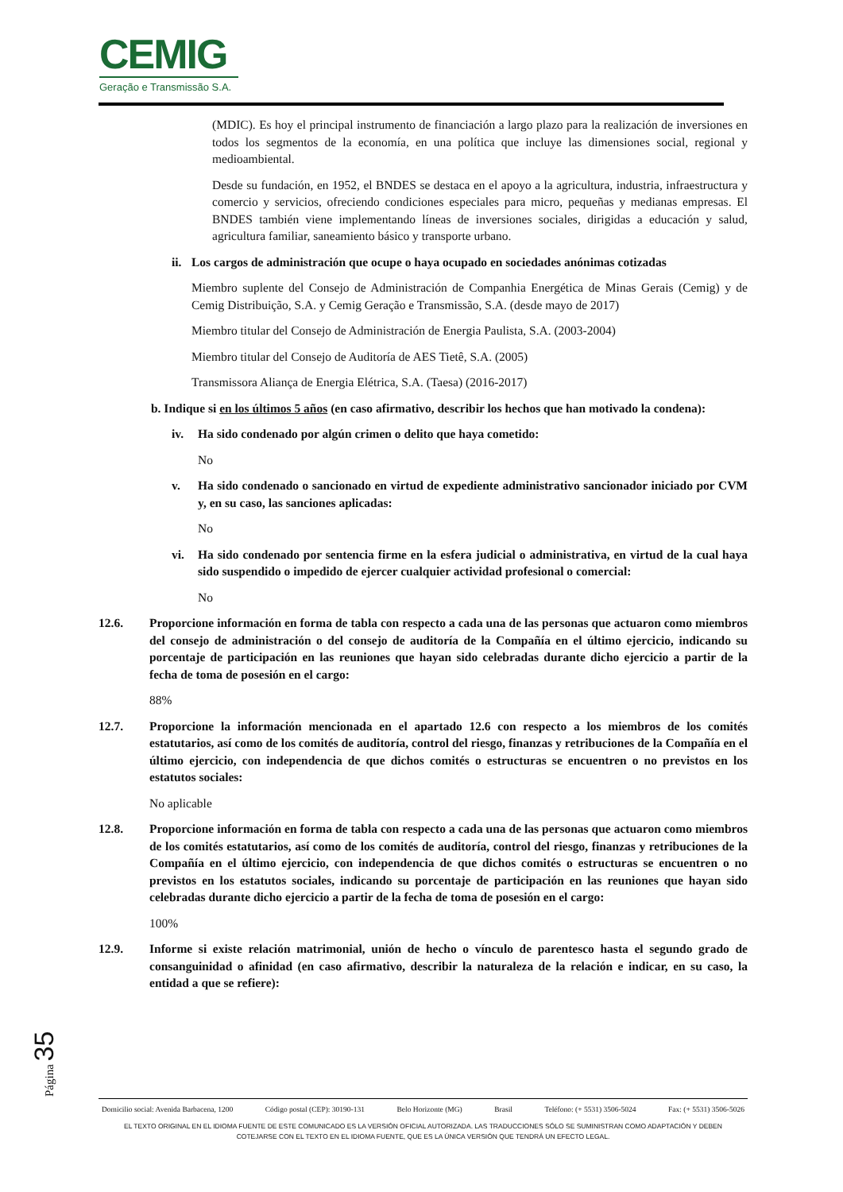CEMIG
Geração e Transmissão S.A.
(MDIC). Es hoy el principal instrumento de financiación a largo plazo para la realización de inversiones en todos los segmentos de la economía, en una política que incluye las dimensiones social, regional y medioambiental.
Desde su fundación, en 1952, el BNDES se destaca en el apoyo a la agricultura, industria, infraestructura y comercio y servicios, ofreciendo condiciones especiales para micro, pequeñas y medianas empresas. El BNDES también viene implementando líneas de inversiones sociales, dirigidas a educación y salud, agricultura familiar, saneamiento básico y transporte urbano.
ii. Los cargos de administración que ocupe o haya ocupado en sociedades anónimas cotizadas
Miembro suplente del Consejo de Administración de Companhia Energética de Minas Gerais (Cemig) y de Cemig Distribuição, S.A. y Cemig Geração e Transmissão, S.A. (desde mayo de 2017)
Miembro titular del Consejo de Administración de Energia Paulista, S.A. (2003-2004)
Miembro titular del Consejo de Auditoría de AES Tietê, S.A. (2005)
Transmissora Aliança de Energia Elétrica, S.A. (Taesa) (2016-2017)
b. Indique si en los últimos 5 años (en caso afirmativo, describir los hechos que han motivado la condena):
iv. Ha sido condenado por algún crimen o delito que haya cometido:
No
v. Ha sido condenado o sancionado en virtud de expediente administrativo sancionador iniciado por CVM y, en su caso, las sanciones aplicadas:
No
vi. Ha sido condenado por sentencia firme en la esfera judicial o administrativa, en virtud de la cual haya sido suspendido o impedido de ejercer cualquier actividad profesional o comercial:
No
12.6. Proporcione información en forma de tabla con respecto a cada una de las personas que actuaron como miembros del consejo de administración o del consejo de auditoría de la Compañía en el último ejercicio, indicando su porcentaje de participación en las reuniones que hayan sido celebradas durante dicho ejercicio a partir de la fecha de toma de posesión en el cargo:
88%
12.7. Proporcione la información mencionada en el apartado 12.6 con respecto a los miembros de los comités estatutarios, así como de los comités de auditoría, control del riesgo, finanzas y retribuciones de la Compañía en el último ejercicio, con independencia de que dichos comités o estructuras se encuentren o no previstos en los estatutos sociales:
No aplicable
12.8. Proporcione información en forma de tabla con respecto a cada una de las personas que actuaron como miembros de los comités estatutarios, así como de los comités de auditoría, control del riesgo, finanzas y retribuciones de la Compañía en el último ejercicio, con independencia de que dichos comités o estructuras se encuentren o no previstos en los estatutos sociales, indicando su porcentaje de participación en las reuniones que hayan sido celebradas durante dicho ejercicio a partir de la fecha de toma de posesión en el cargo:
100%
12.9. Informe si existe relación matrimonial, unión de hecho o vínculo de parentesco hasta el segundo grado de consanguinidad o afinidad (en caso afirmativo, describir la naturaleza de la relación e indicar, en su caso, la entidad a que se refiere):
Página 35
Domicilio social: Avenida Barbacena, 1200 Código postal (CEP): 30190-131 Belo Horizonte (MG) Brasil Teléfono: (+ 5531) 3506-5024 Fax: (+ 5531) 3506-5026
EL TEXTO ORIGINAL EN EL IDIOMA FUENTE DE ESTE COMUNICADO ES LA VERSIÓN OFICIAL AUTORIZADA. LAS TRADUCCIONES SÓLO SE SUMINISTRAN COMO ADAPTACIÓN Y DEBEN
COTEJARSE CON EL TEXTO EN EL IDIOMA FUENTE, QUE ES LA ÚNICA VERSIÓN QUE TENDRÁ UN EFECTO LEGAL.